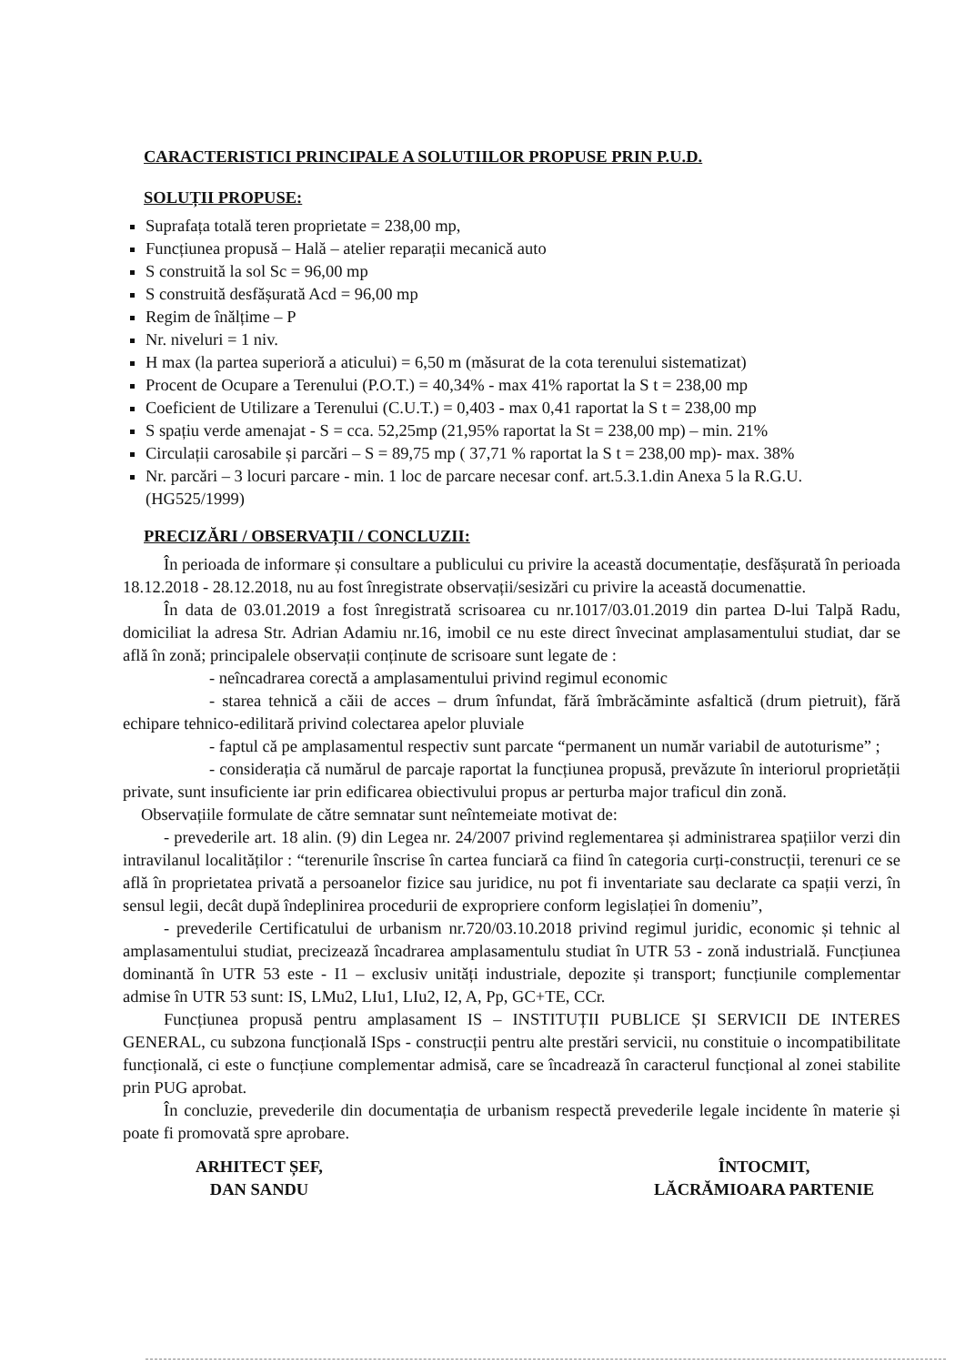CARACTERISTICI PRINCIPALE A SOLUTIILOR PROPUSE PRIN P.U.D.
SOLUȚII PROPUSE:
Suprafața totală teren proprietate = 238,00 mp,
Funcțiunea propusă – Hală – atelier reparații mecanică auto
S construită la sol Sc = 96,00 mp
S construită desfășurată Acd = 96,00 mp
Regim de înălțime – P
Nr. niveluri = 1 niv.
H max (la partea superioră a aticului) = 6,50 m (măsurat de la cota terenului sistematizat)
Procent de Ocupare a Terenului (P.O.T.) = 40,34% - max 41% raportat la S t = 238,00 mp
Coeficient de Utilizare a Terenului (C.U.T.) = 0,403 - max 0,41 raportat la S t = 238,00 mp
S spațiu verde amenajat - S = cca. 52,25mp (21,95% raportat la St = 238,00 mp) – min. 21%
Circulații carosabile și parcări – S = 89,75 mp ( 37,71 % raportat la S t = 238,00 mp)- max. 38%
Nr. parcări – 3 locuri parcare - min. 1 loc de parcare necesar conf. art.5.3.1.din Anexa 5 la R.G.U. (HG525/1999)
PRECIZĂRI / OBSERVAȚII / CONCLUZII:
În perioada de informare și consultare a publicului cu privire la această documentație, desfășurată în perioada 18.12.2018 - 28.12.2018, nu au fost înregistrate observații/sesizări cu privire la această documenattie.
În data de 03.01.2019 a fost înregistrată scrisoarea cu nr.1017/03.01.2019 din partea D-lui Talpă Radu, domiciliat la adresa Str. Adrian Adamiu nr.16, imobil ce nu este direct învecinat amplasamentului studiat, dar se află în zonă; principalele observații conținute de scrisoare sunt legate de :
- neîncadrarea corectă a amplasamentului privind regimul economic
- starea tehnică a căii de acces – drum înfundat, fără îmbrăcăminte asfaltică (drum pietruit), fără echipare tehnico-edilitară privind colectarea apelor pluviale
- faptul că pe amplasamentul respectiv sunt parcate “permanent un număr variabil de autoturisme” ;
- considerația că numărul de parcaje raportat la funcțiunea propusă, prevăzute în interiorul proprietății private, sunt insuficiente iar prin edificarea obiectivului propus ar perturba major traficul din zonă.
Observațiile formulate de către semnatar sunt neîntemeiate motivat de:
- prevederile art. 18 alin. (9) din Legea nr. 24/2007 privind reglementarea și administrarea spațiilor verzi din intravilanul localităților : “terenurile înscrise în cartea funciară ca fiind în categoria curți-construcții, terenuri ce se află în proprietatea privată a persoanelor fizice sau juridice, nu pot fi inventariate sau declarate ca spații verzi, în sensul legii, decât după îndeplinirea procedurii de expropriere conform legislației în domeniu”,
- prevederile Certificatului de urbanism nr.720/03.10.2018 privind regimul juridic, economic și tehnic al amplasamentului studiat, precizează încadrarea amplasamentulu studiat în UTR 53 - zonă industrială. Funcțiunea dominantă în UTR 53 este - I1 – exclusiv unități industriale, depozite și transport; funcțiunile complementar admise în UTR 53 sunt: IS, LMu2, LIu1, LIu2, I2, A, Pp, GC+TE, CCr.
Funcțiunea propusă pentru amplasament IS – INSTITUȚII PUBLICE ȘI SERVICII DE INTERES GENERAL, cu subzona funcțională ISps - construcții pentru alte prestări servicii, nu constituie o incompatibilitate funcțională, ci este o funcțiune complementar admisă, care se încadrează în caracterul funcțional al zonei stabilite prin PUG aprobat.
În concluzie, prevederile din documentația de urbanism respectă prevederile legale incidente în materie și poate fi promovată spre aprobare.
ARHITECT ȘEF,
DAN SANDU
ÎNTOCMIT,
LĂCRĂMIOARA PARTENIE